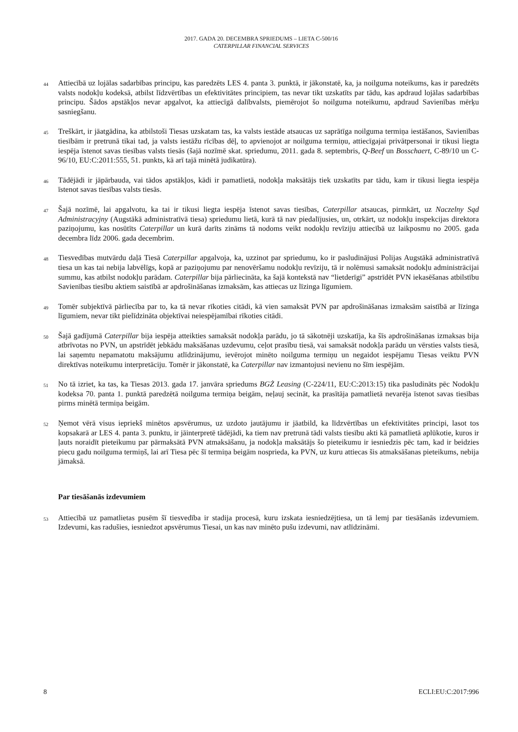2017. GADA 20. DECEMBRA SPRIEDUMS – LIETA C-500/16
CATERPILLAR FINANCIAL SERVICES
44
Attiecībā uz lojālas sadarbības principu, kas paredzēts LES 4. panta 3. punktā, ir jākonstatē, ka, ja noilguma noteikums, kas ir paredzēts valsts nodokļu kodeksā, atbilst līdzvērtības un efektivitātes principiem, tas nevar tikt uzskatīts par tādu, kas apdraud lojālas sadarbības principu. Šādos apstākļos nevar apgalvot, ka attiecīgā dalībvalsts, piemērojot šo noilguma noteikumu, apdraud Savienības mērķu sasniegšanu.
45
Treškārt, ir jāatgādina, ka atbilstoši Tiesas uzskatam tas, ka valsts iestāde atsaucas uz saprātīga noilguma termiņa iestāšanos, Savienības tiesībām ir pretrunā tikai tad, ja valsts iestāžu rīcības dēļ, to apvienojot ar noilguma termiņu, attiecīgajai privātpersonai ir tikusi liegta iespēja īstenot savas tiesības valsts tiesās (šajā nozīmē skat. spriedumu, 2011. gada 8. septembris, Q-Beef un Bosschaert, C-89/10 un C-96/10, EU:C:2011:555, 51. punkts, kā arī tajā minētā judikatūra).
46
Tādējādi ir jāpārbauda, vai tādos apstākļos, kādi ir pamatlietā, nodokļa maksātājs tiek uzskatīts par tādu, kam ir tikusi liegta iespēja īstenot savas tiesības valsts tiesās.
47
Šajā nozīmē, lai apgalvotu, ka tai ir tikusi liegta iespēja īstenot savas tiesības, Caterpillar atsaucas, pirmkārt, uz Naczelny Sąd Administracyjny (Augstākā administratīvā tiesa) spriedumu lietā, kurā tā nav piedalījusies, un, otrkārt, uz nodokļu inspekcijas direktora paziņojumu, kas nosūtīts Caterpillar un kurā darīts zināms tā nodoms veikt nodokļu revīziju attiecībā uz laikposmu no 2005. gada decembra līdz 2006. gada decembrim.
48
Tiesvedības mutvārdu daļā Tiesā Caterpillar apgalvoja, ka, uzzinot par spriedumu, ko ir pasludinājusi Polijas Augstākā administratīvā tiesa un kas tai nebija labvēlīgs, kopā ar paziņojumu par nenovēršamu nodokļu revīziju, tā ir nolēmusi samaksāt nodokļu administrācijai summu, kas atbilst nodokļu parādam. Caterpillar bija pārliecināta, ka šajā kontekstā nav “lietderīgi” apstrīdēt PVN iekasēšanas atbilstību Savienības tiesību aktiem saistībā ar apdrošināšanas izmaksām, kas attiecas uz līzinga līgumiem.
49
Tomēr subjektīvā pārliecība par to, ka tā nevar rīkoties citādi, kā vien samaksāt PVN par apdrošināšanas izmaksām saistībā ar līzinga līgumiem, nevar tikt pielīdzināta objektīvai neiespējamībai rīkoties citādi.
50
Šajā gadījumā Caterpillar bija iespēja atteikties samaksāt nodokļa parādu, jo tā sākotnēji uzskatīja, ka šīs apdrošināšanas izmaksas bija atbrīvotas no PVN, un apstrīdēt jebkādu maksāšanas uzdevumu, ceļot prasību tiesā, vai samaksāt nodokļa parādu un vērsties valsts tiesā, lai saņemtu nepamatotu maksājumu atlīdzinājumu, ievērojot minēto noilguma termiņu un negaidot iespējamu Tiesas veiktu PVN direktīvas noteikumu interpretāciju. Tomēr ir jākonstatē, ka Caterpillar nav izmantojusi nevienu no šīm iespējām.
51
No tā izriet, ka tas, ka Tiesas 2013. gada 17. janvāra spriedums BGŻ Leasing (C-224/11, EU:C:2013:15) tika pasludināts pēc Nodokļu kodeksa 70. panta 1. punktā paredzētā noilguma termiņa beigām, neļauj secināt, ka prasītāja pamatlietā nevarēja īstenot savas tiesības pirms minētā termiņa beigām.
52
Ņemot vērā visus iepriekš minētos apsvērumus, uz uzdoto jautājumu ir jāatbild, ka līdzvērtības un efektivitātes principi, lasot tos kopsakarā ar LES 4. panta 3. punktu, ir jāinterpretē tādējādi, ka tiem nav pretrunā tādi valsts tiesību akti kā pamatlietā aplūkotie, kuros ir ļauts noraidīt pieteikumu par pārmaksātā PVN atmaksāšanu, ja nodokļa maksātājs šo pieteikumu ir iesniedzis pēc tam, kad ir beidzies piecu gadu noilguma termiņš, lai arī Tiesa pēc šī termiņa beigām nosprieda, ka PVN, uz kuru attiecas šis atmaksāšanas pieteikums, nebija jāmaksā.
Par tiesāšanās izdevumiem
53
Attiecībā uz pamatlietas pusēm šī tiesvedība ir stadija procesā, kuru izskata iesniedzējtiesa, un tā lemj par tiesāšanās izdevumiem. Izdevumi, kas radušies, iesniedzot apsvērumus Tiesai, un kas nav minēto pušu izdevumi, nav atlīdzināmi.
8 ECLI:EU:C:2017:996